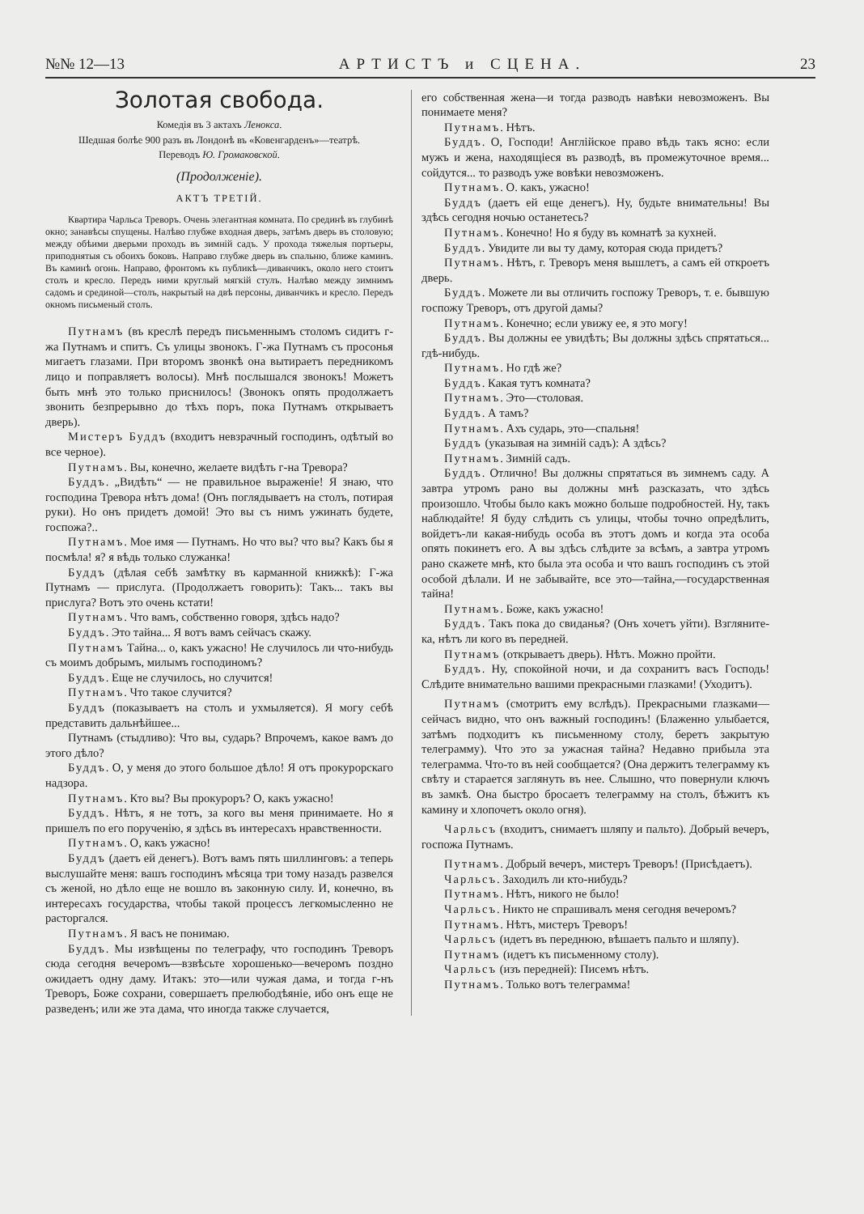№№ 12—13 АРТИСТЪ и СЦЕНА. 23
Золотая свобода.
Комедія въ 3 актахъ Ленокса.
Шедшая болѣе 900 разъ въ Лондонѣ въ «Ковенгарденъ»—театрѣ.
Переводъ Ю. Громаковской.
(Продолженіе).
АКТЪ ТРЕТІЙ.
Квартира Чарльса Треворъ. Очень элегантная комната. По срединѣ въ глубинѣ окно; занавѣсы спущены. Налѣво глубже входная дверь, затѣмъ дверь въ столовую; между обѣими дверьми проходъ въ зимній садъ. У прохода тяжелыя портьеры, приподнятыя съ обоихъ боковъ. Направо глубже дверь въ спальню, ближе каминъ. Въ каминѣ огонь. Направо, фронтомъ къ публикѣ—диванчикъ, около него стоитъ столъ и кресло. Передъ ними круглый мягкій стулъ. Налѣво между зимнимъ садомъ и срединой—столъ, накрытый на двѣ персоны, диванчикъ и кресло. Передъ окномъ письменый столъ.
Путнамъ (въ креслѣ передъ письменнымъ столомъ сидитъ г-жа Путнамъ и спитъ. Съ улицы звонокъ. Г-жа Путнамъ съ просонья мигаетъ глазами. При второмъ звонкѣ она вытираетъ передникомъ лицо и поправляетъ волосы). Мнѣ послышался звонокъ! Можетъ быть мнѣ это только приснилось! (Звонокъ опять продолжаетъ звонить безпрерывно до тѣхъ поръ, пока Путнамъ открываетъ дверь).
Мистеръ Буддъ (входитъ невзрачный господинъ, одѣтый во все черное).
Путнамъ. Вы, конечно, желаете видѣть г-на Тревора?
Буддъ. „Видѣть“ — не правильное выраженіе! Я знаю, что господина Тревора нѣтъ дома! (Онъ поглядываетъ на столъ, потирая руки). Но онъ придетъ домой! Это вы съ нимъ ужинать будете, госпожа?..
Путнамъ. Мое имя — Путнамъ. Но что вы? что вы? Какъ бы я посмѣла! я? я вѣдь только служанка!
Буддъ (дѣлая себѣ замѣтку въ карманной книжкѣ): Г-жа Путнамъ — прислуга. (Продолжаетъ говорить): Такъ... такъ вы прислуга? Вотъ это очень кстати!
Путнамъ. Что вамъ, собственно говоря, здѣсь надо?
Буддъ. Это тайна... Я вотъ вамъ сейчасъ скажу.
Путнамъ Тайна... о, какъ ужасно! Не случилось ли что-нибудь съ моимъ добрымъ, милымъ господиномъ?
Буддъ. Еще не случилось, но случится!
Путнамъ. Что такое случится?
Буддъ (показываетъ на столъ и ухмыляется). Я могу себѣ представить дальнѣйшее...
Путнамъ (стыдливо): Что вы, сударь? Впрочемъ, какое вамъ до этого дѣло?
Буддъ. О, у меня до этого большое дѣло! Я отъ прокурорскаго надзора.
Путнамъ. Кто вы? Вы прокуроръ? О, какъ ужасно!
Буддъ. Нѣтъ, я не тотъ, за кого вы меня принимаете. Но я пришелъ по его порученію, я здѣсь въ интересахъ нравственности.
Путнамъ. О, какъ ужасно!
Буддъ (даетъ ей денегъ). Вотъ вамъ пять шиллинговъ: а теперь выслушайте меня: вашъ господинъ мѣсяца три тому назадъ развелся съ женой, но дѣло еще не вошло въ законную силу. И, конечно, въ интересахъ государства, чтобы такой процессъ легкомысленно не расторгался.
Путнамъ. Я васъ не понимаю.
Буддъ. Мы извѣщены по телеграфу, что господинъ Треворъ сюда сегодня вечеромъ—взвѣсьте хорошенько—вечеромъ поздно ожидаетъ одну даму. Итакъ: это—или чужая дама, и тогда г-нъ Треворъ, Боже сохрани, совершаетъ прелюбодѣяніе, ибо онъ еще не разведенъ; или же эта дама, что иногда также случается,
его собственная жена—и тогда разводъ навѣки невозможенъ. Вы понимаете меня?
Путнамъ. Нѣтъ.
Буддъ. О, Господи! Англійское право вѣдь такъ ясно: если мужъ и жена, находящіеся въ разводѣ, въ промежуточное время... сойдутся... то разводъ уже вовѣки невозможенъ.
Путнамъ. О. какъ, ужасно!
Буддъ (даетъ ей еще денегъ). Ну, будьте внимательны! Вы здѣсь сегодня ночью останетесь?
Путнамъ. Конечно! Но я буду въ комнатѣ за кухней.
Буддъ. Увидите ли вы ту даму, которая сюда придетъ?
Путнамъ. Нѣтъ, г. Треворъ меня вышлетъ, а самъ ей откроетъ дверь.
Буддъ. Можете ли вы отличить госпожу Треворъ, т. е. бывшую госпожу Треворъ, отъ другой дамы?
Путнамъ. Конечно; если увижу ее, я это могу!
Буддъ. Вы должны ее увидѣть; Вы должны здѣсь спрятаться... гдѣ-нибудь.
Путнамъ. Но гдѣ же?
Буддъ. Какая тутъ комната?
Путнамъ. Это—столовая.
Буддъ. А тамъ?
Путнамъ. Ахъ сударь, это—спальня!
Буддъ (указывая на зимній садъ): А здѣсь?
Путнамъ. Зимній садъ.
Буддъ. Отлично! Вы должны спрятаться въ зимнемъ саду. А завтра утромъ рано вы должны мнѣ разсказать, что здѣсь произошло. Чтобы было какъ можно больше подробностей. Ну, такъ наблюдайте! Я буду слѣдить съ улицы, чтобы точно опредѣлить, войдетъ-ли какая-нибудь особа въ этотъ домъ и когда эта особа опять покинетъ его. А вы здѣсь слѣдите за всѣмъ, а завтра утромъ рано скажете мнѣ, кто была эта особа и что вашъ господинъ съ этой особой дѣлали. И не забывайте, все это—тайна,—государственная тайна!
Путнамъ. Боже, какъ ужасно!
Буддъ. Такъ пока до свиданья? (Онъ хочетъ уйти). Взгляните-ка, нѣтъ ли кого въ передней.
Путнамъ (открываетъ дверь). Нѣтъ. Можно пройти.
Буддъ. Ну, спокойной ночи, и да сохранитъ васъ Господь! Слѣдите внимательно вашими прекрасными глазками! (Уходитъ).
Путнамъ (смотритъ ему вслѣдъ). Прекрасными глазками—сейчасъ видно, что онъ важный господинъ! (Блаженно улыбается, затѣмъ подходитъ къ письменному столу, беретъ закрытую телеграмму). Что это за ужасная тайна? Недавно прибыла эта телеграмма. Что-то въ ней сообщается? (Она держитъ телеграмму къ свѣту и старается заглянуть въ нее. Слышно, что повернули ключъ въ замкѣ. Она быстро бросаетъ телеграмму на столъ, бѣжитъ къ камину и хлопочетъ около огня).
Чарльсъ (входитъ, снимаетъ шляпу и пальто). Добрый вечеръ, госпожа Путнамъ.
Путнамъ. Добрый вечеръ, мистеръ Треворъ! (Присѣдаетъ).
Чарльсъ. Заходилъ ли кто-нибудь?
Путнамъ. Нѣтъ, никого не было!
Чарльсъ. Никто не спрашивалъ меня сегодня вечеромъ?
Путнамъ. Нѣтъ, мистеръ Треворъ!
Чарльсъ (идетъ въ переднюю, вѣшаетъ пальто и шляпу).
Путнамъ (идетъ къ письменному столу).
Чарльсъ (изъ передней): Писемъ нѣтъ.
Путнамъ. Только вотъ телеграмма!